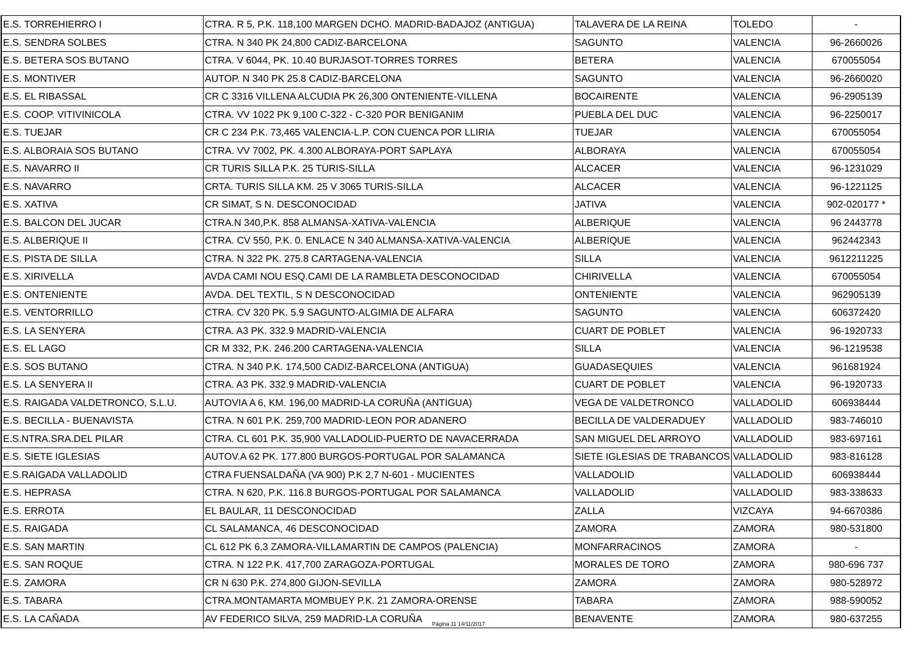| E.S. TORREHIERRO I | CTRA. R 5, P.K. 118,100 MARGEN DCHO. MADRID-BADAJOZ (ANTIGUA) | TALAVERA DE LA REINA | TOLEDO | - |
| E.S. SENDRA SOLBES | CTRA. N 340 PK 24,800 CADIZ-BARCELONA | SAGUNTO | VALENCIA | 96-2660026 |
| E.S. BETERA SOS BUTANO | CTRA. V 6044, PK. 10.40 BURJASOT-TORRES TORRES | BETERA | VALENCIA | 670055054 |
| E.S. MONTIVER | AUTOP. N 340 PK 25.8 CADIZ-BARCELONA | SAGUNTO | VALENCIA | 96-2660020 |
| E.S. EL RIBASSAL | CR C 3316 VILLENA ALCUDIA PK 26,300 ONTENIENTE-VILLENA | BOCAIRENTE | VALENCIA | 96-2905139 |
| E.S. COOP. VITIVINICOLA | CTRA. VV 1022 PK 9,100 C-322 - C-320 POR BENIGANIM | PUEBLA DEL DUC | VALENCIA | 96-2250017 |
| E.S. TUEJAR | CR C 234 P.K. 73,465 VALENCIA-L.P. CON CUENCA POR LLIRIA | TUEJAR | VALENCIA | 670055054 |
| E.S. ALBORAIA SOS BUTANO | CTRA. VV 7002, PK. 4.300 ALBORAYA-PORT SAPLAYA | ALBORAYA | VALENCIA | 670055054 |
| E.S. NAVARRO II | CR TURIS SILLA P.K. 25 TURIS-SILLA | ALCACER | VALENCIA | 96-1231029 |
| E.S. NAVARRO | CRTA. TURIS SILLA KM. 25 V 3065 TURIS-SILLA | ALCACER | VALENCIA | 96-1221125 |
| E.S. XATIVA | CR SIMAT, S N. DESCONOCIDAD | JATIVA | VALENCIA | 902-020177 * |
| E.S. BALCON DEL JUCAR | CTRA.N 340,P.K. 858 ALMANSA-XATIVA-VALENCIA | ALBERIQUE | VALENCIA | 96 2443778 |
| E.S. ALBERIQUE II | CTRA. CV 550, P.K. 0. ENLACE N 340 ALMANSA-XATIVA-VALENCIA | ALBERIQUE | VALENCIA | 962442343 |
| E.S. PISTA DE SILLA | CTRA. N 322 PK. 275.8 CARTAGENA-VALENCIA | SILLA | VALENCIA | 9612211225 |
| E.S. XIRIVELLA | AVDA CAMI NOU ESQ.CAMI DE LA RAMBLETA DESCONOCIDAD | CHIRIVELLA | VALENCIA | 670055054 |
| E.S. ONTENIENTE | AVDA. DEL TEXTIL, S N DESCONOCIDAD | ONTENIENTE | VALENCIA | 962905139 |
| E.S. VENTORRILLO | CTRA. CV 320 PK. 5.9 SAGUNTO-ALGIMIA DE ALFARA | SAGUNTO | VALENCIA | 606372420 |
| E.S. LA SENYERA | CTRA. A3 PK. 332.9 MADRID-VALENCIA | CUART DE POBLET | VALENCIA | 96-1920733 |
| E.S. EL LAGO | CR M 332, P.K. 246.200 CARTAGENA-VALENCIA | SILLA | VALENCIA | 96-1219538 |
| E.S. SOS BUTANO | CTRA. N 340 P.K. 174,500 CADIZ-BARCELONA (ANTIGUA) | GUADASEQUIES | VALENCIA | 961681924 |
| E.S. LA SENYERA II | CTRA. A3 PK. 332.9 MADRID-VALENCIA | CUART DE POBLET | VALENCIA | 96-1920733 |
| E.S. RAIGADA VALDETRONCO, S.L.U. | AUTOVIA A 6, KM. 196,00 MADRID-LA CORUÑA (ANTIGUA) | VEGA DE VALDETRONCO | VALLADOLID | 606938444 |
| E.S. BECILLA - BUENAVISTA | CTRA. N 601 P.K. 259,700 MADRID-LEON POR ADANERO | BECILLA DE VALDERADUEY | VALLADOLID | 983-746010 |
| E.S.NTRA.SRA.DEL PILAR | CTRA. CL 601 P.K. 35,900 VALLADOLID-PUERTO DE NAVACERRADA | SAN MIGUEL DEL ARROYO | VALLADOLID | 983-697161 |
| E.S. SIETE IGLESIAS | AUTOV.A 62 PK. 177.800 BURGOS-PORTUGAL POR SALAMANCA | SIETE IGLESIAS DE TRABANCOS | VALLADOLID | 983-816128 |
| E.S.RAIGADA VALLADOLID | CTRA FUENSALDAÑA (VA 900) P.K 2,7 N-601 - MUCIENTES | VALLADOLID | VALLADOLID | 606938444 |
| E.S. HEPRASA | CTRA. N 620, P.K. 116.8 BURGOS-PORTUGAL POR SALAMANCA | VALLADOLID | VALLADOLID | 983-338633 |
| E.S. ERROTA | EL BAULAR, 11 DESCONOCIDAD | ZALLA | VIZCAYA | 94-6670386 |
| E.S. RAIGADA | CL SALAMANCA, 46 DESCONOCIDAD | ZAMORA | ZAMORA | 980-531800 |
| E.S. SAN MARTIN | CL 612 PK 6,3 ZAMORA-VILLAMARTIN DE CAMPOS (PALENCIA) | MONFARRACINOS | ZAMORA | - |
| E.S. SAN ROQUE | CTRA. N 122 P.K. 417,700 ZARAGOZA-PORTUGAL | MORALES DE TORO | ZAMORA | 980-696 737 |
| E.S. ZAMORA | CR N 630 P.K. 274,800 GIJON-SEVILLA | ZAMORA | ZAMORA | 980-528972 |
| E.S. TABARA | CTRA.MONTAMARTA MOMBUEY P.K. 21 ZAMORA-ORENSE | TABARA | ZAMORA | 988-590052 |
| E.S. LA CAÑADA | AV FEDERICO SILVA, 259 MADRID-LA CORUÑA | BENAVENTE | ZAMORA | 980-637255 |
Página 11 14/11/2017